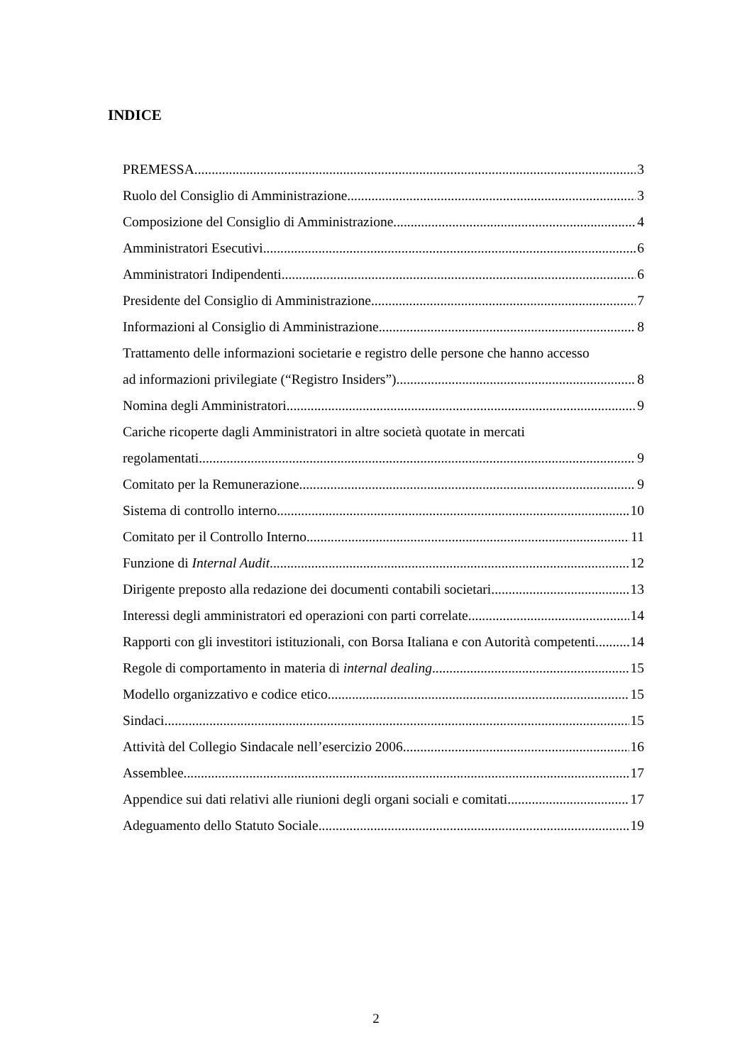INDICE
PREMESSA 3
Ruolo del Consiglio di Amministrazione 3
Composizione del Consiglio di Amministrazione 4
Amministratori Esecutivi 6
Amministratori Indipendenti 6
Presidente del Consiglio di Amministrazione 7
Informazioni al Consiglio di Amministrazione 8
Trattamento delle informazioni societarie e registro delle persone che hanno accesso
ad informazioni privilegiate (“Registro Insiders”) 8
Nomina degli Amministratori 9
Cariche ricoperte dagli Amministratori in altre società quotate in mercati
regolamentati 9
Comitato per la Remunerazione 9
Sistema di controllo interno 10
Comitato per il Controllo Interno 11
Funzione di Internal Audit 12
Dirigente preposto alla redazione dei documenti contabili societari 13
Interessi degli amministratori ed operazioni con parti correlate 14
Rapporti con gli investitori istituzionali, con Borsa Italiana e con Autorità competenti 14
Regole di comportamento in materia di internal dealing 15
Modello organizzativo e codice etico 15
Sindaci 15
Attività del Collegio Sindacale nell’esercizio 2006 16
Assemblee 17
Appendice sui dati relativi alle riunioni degli organi sociali e comitati 17
Adeguamento dello Statuto Sociale 19
2